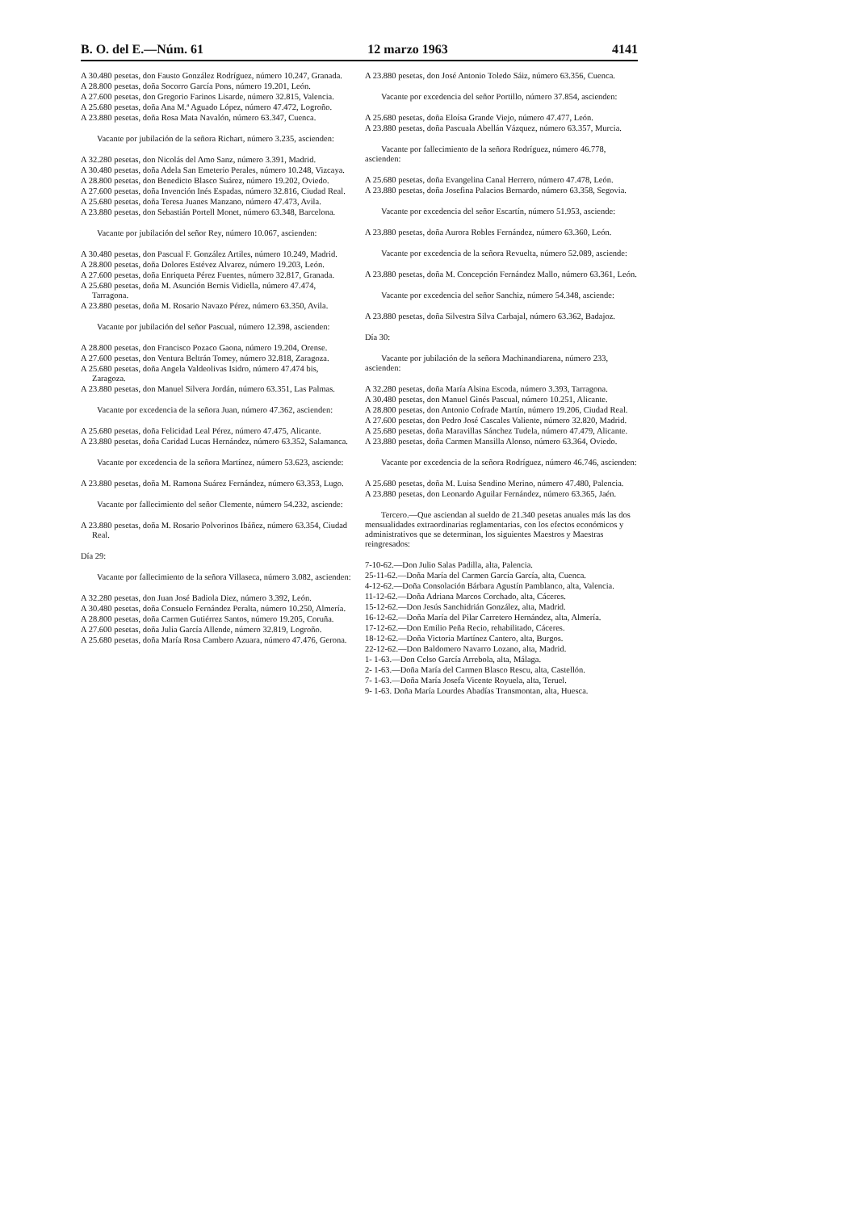B. O. del E.—Núm. 61 12 marzo 1963 4141
A 30.480 pesetas, don Fausto González Rodríguez, número 10.247, Granada.
A 28.800 pesetas, doña Socorro García Pons, número 19.201, León.
A 27.600 pesetas, don Gregorio Farinos Lisarde, número 32.815, Valencia.
A 25.680 pesetas, doña Ana M.ª Aguado López, número 47.472, Logroño.
A 23.880 pesetas, doña Rosa Mata Navalón, número 63.347, Cuenca.
Vacante por jubilación de la señora Richart, número 3.235, ascienden:
A 32.280 pesetas, don Nicolás del Amo Sanz, número 3.391, Madrid.
A 30.480 pesetas, doña Adela San Emeterio Perales, número 10.248, Vizcaya.
A 28.800 pesetas, don Benedicto Blasco Suárez, número 19.202, Oviedo.
A 27.600 pesetas, doña Invención Inés Espadas, número 32.816, Ciudad Real.
A 25.680 pesetas, doña Teresa Juanes Manzano, número 47.473, Avila.
A 23.880 pesetas, don Sebastián Portell Monet, número 63.348, Barcelona.
Vacante por jubilación del señor Rey, número 10.067, ascienden:
A 30.480 pesetas, don Pascual F. González Artiles, número 10.249, Madrid.
A 28.800 pesetas, doña Dolores Estévez Alvarez, número 19.203, León.
A 27.600 pesetas, doña Enriqueta Pérez Fuentes, número 32.817, Granada.
A 25.680 pesetas, doña M. Asunción Bernis Vidiella, número 47.474, Tarragona.
A 23.880 pesetas, doña M. Rosario Navazo Pérez, número 63.350, Avila.
Vacante por jubilación del señor Pascual, número 12.398, ascienden:
A 28.800 pesetas, don Francisco Pozaco Gaona, número 19.204, Orense.
A 27.600 pesetas, don Ventura Beltrán Tomey, número 32.818, Zaragoza.
A 25.680 pesetas, doña Angela Valdeolivas Isidro, número 47.474 bis, Zaragoza.
A 23.880 pesetas, don Manuel Silvera Jordán, número 63.351, Las Palmas.
Vacante por excedencia de la señora Juan, número 47.362, ascienden:
A 25.680 pesetas, doña Felicidad Leal Pérez, número 47.475, Alicante.
A 23.880 pesetas, doña Caridad Lucas Hernández, número 63.352, Salamanca.
Vacante por excedencia de la señora Martínez, número 53.623, asciende:
A 23.880 pesetas, doña M. Ramona Suárez Fernández, número 63.353, Lugo.
Vacante por fallecimiento del señor Clemente, número 54.232, asciende:
A 23.880 pesetas, doña M. Rosario Polvorinos Ibáñez, número 63.354, Ciudad Real.
Día 29:
Vacante por fallecimiento de la señora Villaseca, número 3.082, ascienden:
A 32.280 pesetas, don Juan José Badiola Diez, número 3.392, León.
A 30.480 pesetas, doña Consuelo Fernández Peralta, número 10.250, Almería.
A 28.800 pesetas, doña Carmen Gutiérrez Santos, número 19.205, Coruña.
A 27.600 pesetas, doña Julia García Allende, número 32.819, Logroño.
A 25.680 pesetas, doña María Rosa Cambero Azuara, número 47.476, Gerona.
A 23.880 pesetas, don José Antonio Toledo Sáiz, número 63.356, Cuenca.
Vacante por excedencia del señor Portillo, número 37.854, ascienden:
A 25.680 pesetas, doña Eloísa Grande Viejo, número 47.477, León.
A 23.880 pesetas, doña Pascuala Abellán Vázquez, número 63.357, Murcia.
Vacante por fallecimiento de la señora Rodríguez, número 46.778, ascienden:
A 25.680 pesetas, doña Evangelina Canal Herrero, número 47.478, León.
A 23.880 pesetas, doña Josefina Palacios Bernardo, número 63.358, Segovia.
Vacante por excedencia del señor Escartín, número 51.953, asciende:
A 23.880 pesetas, doña Aurora Robles Fernández, número 63.360, León.
Vacante por excedencia de la señora Revuelta, número 52.089, asciende:
A 23.880 pesetas, doña M. Concepción Fernández Mallo, número 63.361, León.
Vacante por excedencia del señor Sanchiz, número 54.348, asciende:
A 23.880 pesetas, doña Silvestra Silva Carbajal, número 63.362, Badajoz.
Día 30:
Vacante por jubilación de la señora Machinandiarena, número 233, ascienden:
A 32.280 pesetas, doña María Alsina Escoda, número 3.393, Tarragona.
A 30.480 pesetas, don Manuel Ginés Pascual, número 10.251, Alicante.
A 28.800 pesetas, don Antonio Cofrade Martín, número 19.206, Ciudad Real.
A 27.600 pesetas, don Pedro José Cascales Valiente, número 32.820, Madrid.
A 25.680 pesetas, doña Maravillas Sánchez Tudela, número 47.479, Alicante.
A 23.880 pesetas, doña Carmen Mansilla Alonso, número 63.364, Oviedo.
Vacante por excedencia de la señora Rodríguez, número 46.746, ascienden:
A 25.680 pesetas, doña M. Luisa Sendino Merino, número 47.480, Palencia.
A 23.880 pesetas, don Leonardo Aguilar Fernández, número 63.365, Jaén.
Tercero.—Que asciendan al sueldo de 21.340 pesetas anuales más las dos mensualidades extraordinarias reglamentarias, con los efectos económicos y administrativos que se determinan, los siguientes Maestros y Maestras reingresados:
7-10-62.—Don Julio Salas Padilla, alta, Palencia.
25-11-62.—Doña María del Carmen García García, alta, Cuenca.
4-12-62.—Doña Consolación Bárbara Agustín Pamblanco, alta, Valencia.
11-12-62.—Doña Adriana Marcos Corchado, alta, Cáceres.
15-12-62.—Don Jesús Sanchidrián González, alta, Madrid.
16-12-62.—Doña María del Pilar Carretero Hernández, alta, Almería.
17-12-62.—Don Emilio Peña Recio, rehabilitado, Cáceres.
18-12-62.—Doña Victoria Martínez Cantero, alta, Burgos.
22-12-62.—Don Baldomero Navarro Lozano, alta, Madrid.
1- 1-63.—Don Celso García Arrebola, alta, Málaga.
2- 1-63.—Doña María del Carmen Blasco Rescu, alta, Castellón.
7- 1-63.—Doña María Josefa Vicente Royuela, alta, Teruel.
9- 1-63. Doña María Lourdes Abadías Transmontan, alta, Huesca.